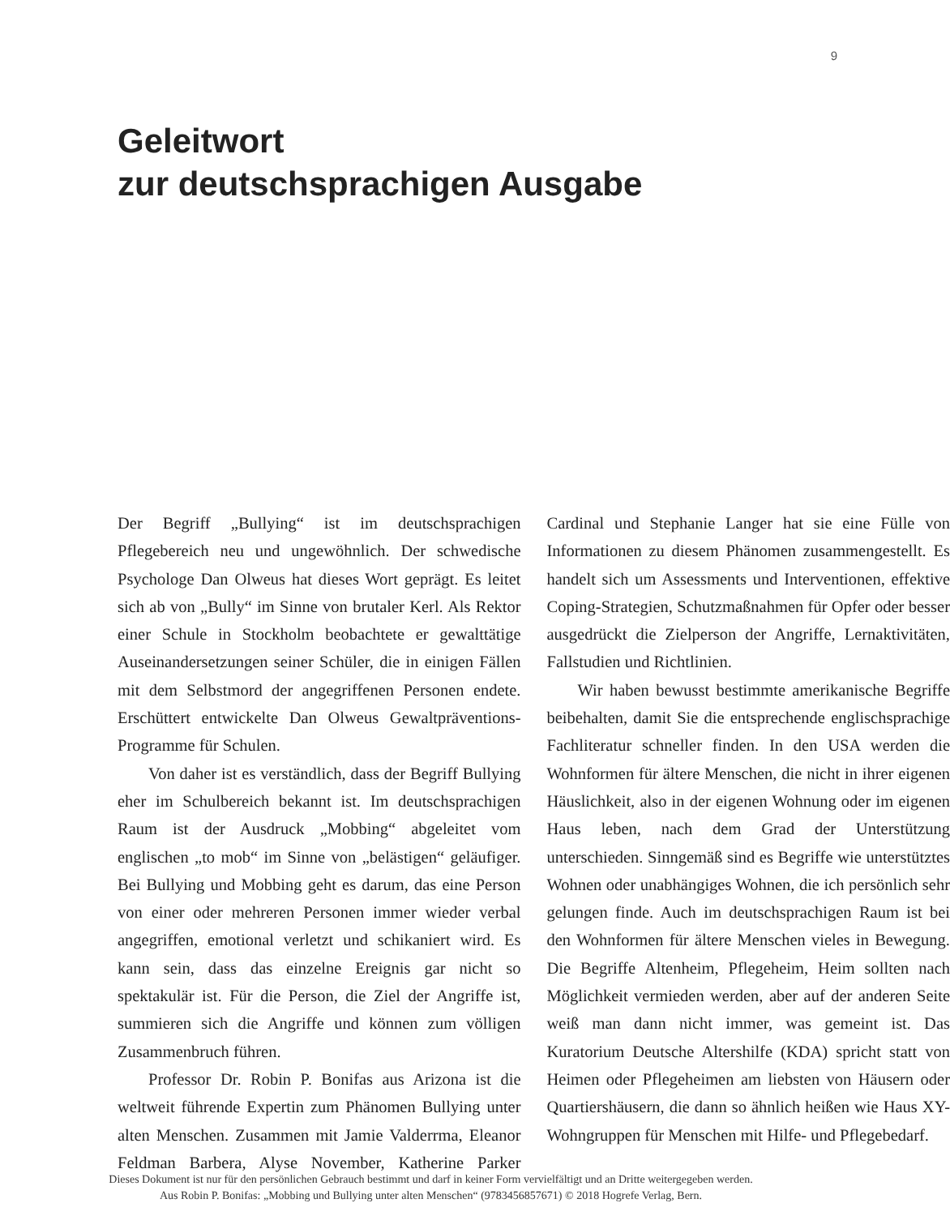9
Geleitwort
zur deutschsprachigen Ausgabe
Der Begriff „Bullying“ ist im deutschsprachigen Pflegebereich neu und ungewöhnlich. Der schwedische Psychologe Dan Olweus hat dieses Wort geprägt. Es leitet sich ab von „Bully“ im Sinne von brutaler Kerl. Als Rektor einer Schule in Stockholm beobachtete er gewalttätige Auseinandersetzungen seiner Schüler, die in einigen Fällen mit dem Selbstmord der angegriffenen Personen endete. Erschüttert entwickelte Dan Olweus Gewaltpräventions-Programme für Schulen.
Von daher ist es verständlich, dass der Begriff Bullying eher im Schulbereich bekannt ist. Im deutschsprachigen Raum ist der Ausdruck „Mobbing“ abgeleitet vom englischen „to mob“ im Sinne von „belästigen“ geläufiger. Bei Bullying und Mobbing geht es darum, das eine Person von einer oder mehreren Personen immer wieder verbal angegriffen, emotional verletzt und schikaniert wird. Es kann sein, dass das einzelne Ereignis gar nicht so spektakulär ist. Für die Person, die Ziel der Angriffe ist, summieren sich die Angriffe und können zum völligen Zusammenbruch führen.
Professor Dr. Robin P. Bonifas aus Arizona ist die weltweit führende Expertin zum Phänomen Bullying unter alten Menschen. Zusammen mit Jamie Valderrma, Eleanor Feldman Barbera, Alyse November, Katherine Parker Cardinal und Stephanie Langer hat sie eine Fülle von Informationen zu diesem Phänomen zusammengestellt. Es handelt sich um Assessments und Interventionen, effektive Coping-Strategien, Schutzmaßnahmen für Opfer oder besser ausgedrückt die Zielperson der Angriffe, Lernaktivitäten, Fallstudien und Richtlinien.
Wir haben bewusst bestimmte amerikanische Begriffe beibehalten, damit Sie die entsprechende englischsprachige Fachliteratur schneller finden. In den USA werden die Wohnformen für ältere Menschen, die nicht in ihrer eigenen Häuslichkeit, also in der eigenen Wohnung oder im eigenen Haus leben, nach dem Grad der Unterstützung unterschieden. Sinngemäß sind es Begriffe wie unterstütztes Wohnen oder unabhängiges Wohnen, die ich persönlich sehr gelungen finde. Auch im deutschsprachigen Raum ist bei den Wohnformen für ältere Menschen vieles in Bewegung. Die Begriffe Altenheim, Pflegeheim, Heim sollten nach Möglichkeit vermieden werden, aber auf der anderen Seite weiß man dann nicht immer, was gemeint ist. Das Kuratorium Deutsche Altershilfe (KDA) spricht statt von Heimen oder Pflegeheimen am liebsten von Häusern oder Quartiershäusern, die dann so ähnlich heißen wie Haus XY-Wohngruppen für Menschen mit Hilfe- und Pflegebedarf.
Dieses Dokument ist nur für den persönlichen Gebrauch bestimmt und darf in keiner Form vervielfältigt und an Dritte weitergegeben werden.
Aus Robin P. Bonifas: „Mobbing und Bullying unter alten Menschen“ (9783456857671) © 2018 Hogrefe Verlag, Bern.